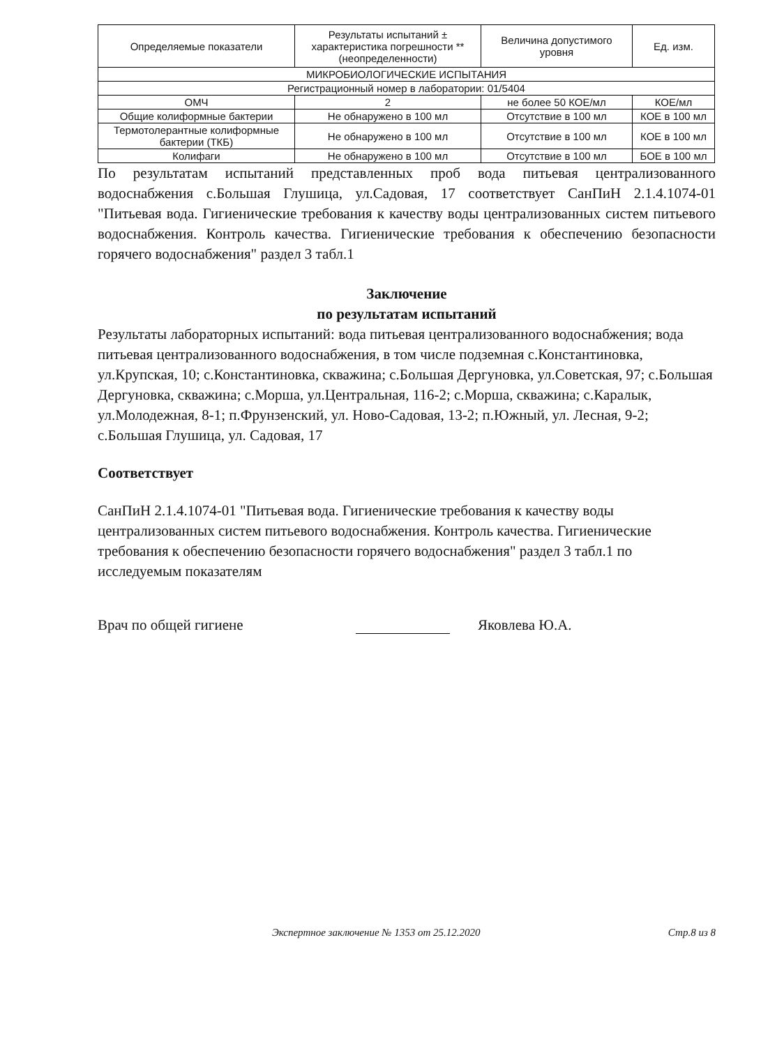| Определяемые показатели | Результаты испытаний ± характеристика погрешности **(неопределенности) | Величина допустимого уровня | Ед. изм. |
| --- | --- | --- | --- |
| МИКРОБИОЛОГИЧЕСКИЕ ИСПЫТАНИЯ | | | |
| Регистрационный номер в лаборатории: 01/5404 | | | |
| ОМЧ | 2 | не более 50 КОЕ/мл | КОЕ/мл |
| Общие колиформные бактерии | Не обнаружено в 100 мл | Отсутствие в 100 мл | КОЕ в 100 мл |
| Термотолерантные колиформные бактерии (ТКБ) | Не обнаружено в 100 мл | Отсутствие в 100 мл | КОЕ в 100 мл |
| Колифаги | Не обнаружено в 100 мл | Отсутствие в 100 мл | БОЕ в 100 мл |
По результатам испытаний представленных проб вода питьевая централизованного водоснабжения с.Большая Глушица, ул.Садовая, 17 соответствует СанПиН 2.1.4.1074-01 "Питьевая вода. Гигиенические требования к качеству воды централизованных систем питьевого водоснабжения. Контроль качества. Гигиенические требования к обеспечению безопасности горячего водоснабжения" раздел 3 табл.1
Заключение
по результатам испытаний
Результаты лабораторных испытаний: вода питьевая централизованного водоснабжения; вода питьевая централизованного водоснабжения, в том числе подземная с.Константиновка, ул.Крупская, 10; с.Константиновка, скважина; с.Большая Дергуновка, ул.Советская, 97; с.Большая Дергуновка, скважина; с.Морша, ул.Центральная, 116-2; с.Морша, скважина; с.Каралык, ул.Молодежная, 8-1; п.Фрунзенский, ул. Ново-Садовая, 13-2; п.Южный, ул. Лесная, 9-2; с.Большая Глушица, ул. Садовая, 17
Соответствует
СанПиН 2.1.4.1074-01 "Питьевая вода. Гигиенические требования к качеству воды централизованных систем питьевого водоснабжения. Контроль качества. Гигиенические требования к обеспечению безопасности горячего водоснабжения" раздел 3 табл.1 по исследуемым показателям
Врач по общей гигиене Яковлева Ю.А.
Экспертное заключение № 1353 от 25.12.2020 Стр.8 из 8